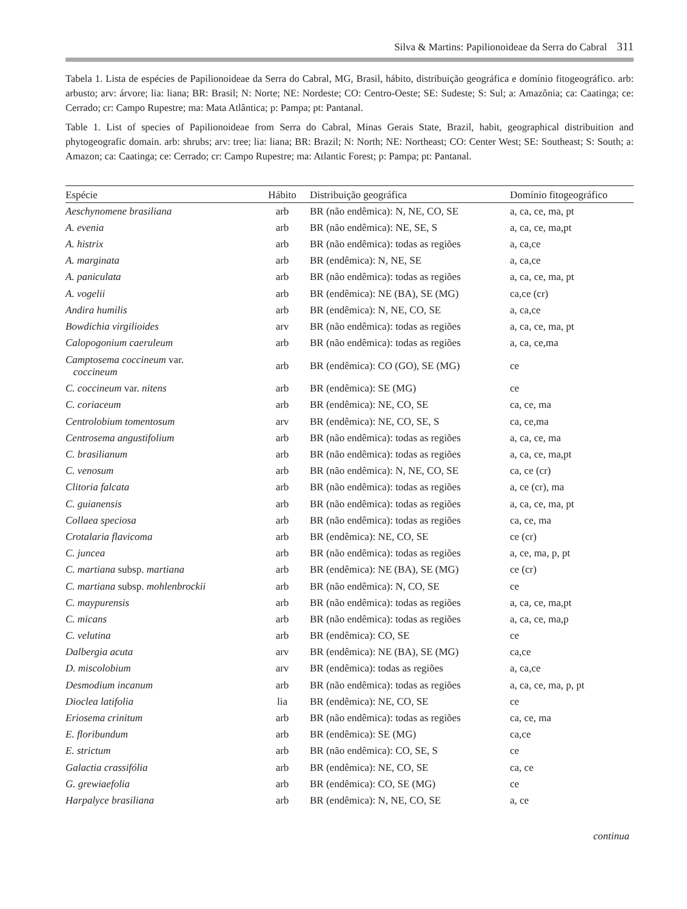Silva & Martins: Papilionoideae da Serra do Cabral 311
Tabela 1. Lista de espécies de Papilionoideae da Serra do Cabral, MG, Brasil, hábito, distribuição geográfica e domínio fitogeográfico. arb: arbusto; arv: árvore; lia: liana; BR: Brasil; N: Norte; NE: Nordeste; CO: Centro-Oeste; SE: Sudeste; S: Sul; a: Amazônia; ca: Caatinga; ce: Cerrado; cr: Campo Rupestre; ma: Mata Atlântica; p: Pampa; pt: Pantanal.
Table 1. List of species of Papilionoideae from Serra do Cabral, Minas Gerais State, Brazil, habit, geographical distribuition and phytogeografic domain. arb: shrubs; arv: tree; lia: liana; BR: Brazil; N: North; NE: Northeast; CO: Center West; SE: Southeast; S: South; a: Amazon; ca: Caatinga; ce: Cerrado; cr: Campo Rupestre; ma: Atlantic Forest; p: Pampa; pt: Pantanal.
| Espécie | Hábito | Distribuição geográfica | Domínio fitogeográfico |
| --- | --- | --- | --- |
| Aeschynomene brasiliana | arb | BR (não endêmica): N, NE, CO, SE | a, ca, ce, ma, pt |
| A. evenia | arb | BR (não endêmica): NE, SE, S | a, ca, ce, ma,pt |
| A. histrix | arb | BR (não endêmica): todas as regiões | a, ca,ce |
| A. marginata | arb | BR (endêmica): N, NE, SE | a, ca,ce |
| A. paniculata | arb | BR (não endêmica): todas as regiões | a, ca, ce, ma, pt |
| A. vogelii | arb | BR (endêmica): NE (BA), SE (MG) | ca,ce (cr) |
| Andira humilis | arb | BR (endêmica): N, NE, CO, SE | a, ca,ce |
| Bowdichia virgilioides | arv | BR (não endêmica): todas as regiões | a, ca, ce, ma, pt |
| Calopogonium caeruleum | arb | BR (não endêmica): todas as regiões | a, ca, ce,ma |
| Camptosema coccineum var. coccineum | arb | BR (endêmica): CO (GO), SE (MG) | ce |
| C. coccineum var. nitens | arb | BR (endêmica): SE (MG) | ce |
| C. coriaceum | arb | BR (endêmica): NE, CO, SE | ca, ce, ma |
| Centrolobium tomentosum | arv | BR (endêmica): NE, CO, SE, S | ca, ce,ma |
| Centrosema angustifolium | arb | BR (não endêmica): todas as regiões | a, ca, ce, ma |
| C. brasilianum | arb | BR (não endêmica): todas as regiões | a, ca, ce, ma,pt |
| C. venosum | arb | BR (não endêmica): N, NE, CO, SE | ca, ce (cr) |
| Clitoria falcata | arb | BR (não endêmica): todas as regiões | a, ce (cr), ma |
| C. guianensis | arb | BR (não endêmica): todas as regiões | a, ca, ce, ma, pt |
| Collaea speciosa | arb | BR (não endêmica): todas as regiões | ca, ce, ma |
| Crotalaria flavicoma | arb | BR (endêmica): NE, CO, SE | ce (cr) |
| C. juncea | arb | BR (não endêmica): todas as regiões | a, ce, ma, p, pt |
| C. martiana subsp. martiana | arb | BR (endêmica): NE (BA), SE (MG) | ce (cr) |
| C. martiana subsp. mohlenbrockii | arb | BR (não endêmica): N, CO, SE | ce |
| C. maypurensis | arb | BR (não endêmica): todas as regiões | a, ca, ce, ma,pt |
| C. micans | arb | BR (não endêmica): todas as regiões | a, ca, ce, ma,p |
| C. velutina | arb | BR (endêmica): CO, SE | ce |
| Dalbergia acuta | arv | BR (endêmica): NE (BA), SE (MG) | ca,ce |
| D. miscolobium | arv | BR (endêmica): todas as regiões | a, ca,ce |
| Desmodium incanum | arb | BR (não endêmica): todas as regiões | a, ca, ce, ma, p, pt |
| Dioclea latifolia | lia | BR (endêmica): NE, CO, SE | ce |
| Eriosema crinitum | arb | BR (não endêmica): todas as regiões | ca, ce, ma |
| E. floribundum | arb | BR (endêmica): SE (MG) | ca,ce |
| E. strictum | arb | BR (não endêmica): CO, SE, S | ce |
| Galactia crassifólia | arb | BR (endêmica): NE, CO, SE | ca, ce |
| G. grewiaefolia | arb | BR (endêmica): CO, SE (MG) | ce |
| Harpalyce brasiliana | arb | BR (endêmica): N, NE, CO, SE | a, ce |
continua